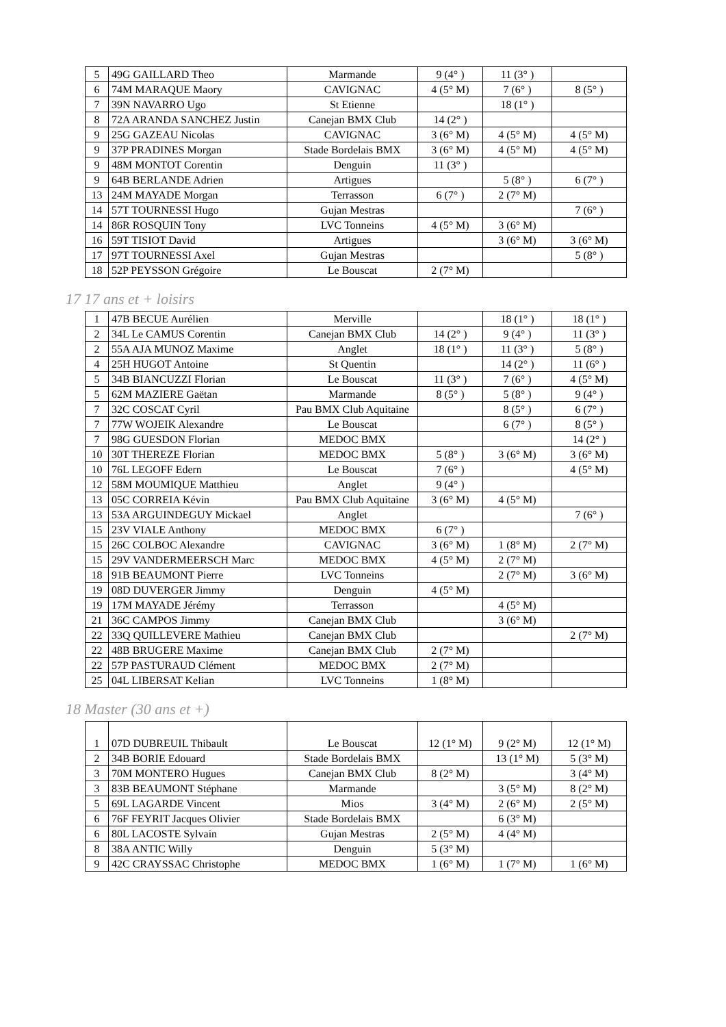| 5 | 49G GAILLARD Theo | Marmande | 9 (4° ) | 11 (3° ) | |
| 6 | 74M MARAQUE Maory | CAVIGNAC | 4 (5° M) | 7 (6° ) | 8 (5° ) |
| 7 | 39N NAVARRO Ugo | St Etienne | | 18 (1° ) | |
| 8 | 72A ARANDA SANCHEZ Justin | Canejan BMX Club | 14 (2° ) | | |
| 9 | 25G GAZEAU Nicolas | CAVIGNAC | 3 (6° M) | 4 (5° M) | 4 (5° M) |
| 9 | 37P PRADINES Morgan | Stade Bordelais BMX | 3 (6° M) | 4 (5° M) | 4 (5° M) |
| 9 | 48M MONTOT Corentin | Denguin | 11 (3° ) | | |
| 9 | 64B BERLANDE Adrien | Artigues | | 5 (8° ) | 6 (7° ) |
| 13 | 24M MAYADE Morgan | Terrasson | 6 (7° ) | 2 (7° M) | |
| 14 | 57T TOURNESSI Hugo | Gujan Mestras | | | 7 (6° ) |
| 14 | 86R ROSQUIN Tony | LVC Tonneins | 4 (5° M) | 3 (6° M) | |
| 16 | 59T TISIOT David | Artigues | | 3 (6° M) | 3 (6° M) |
| 17 | 97T TOURNESSI Axel | Gujan Mestras | | | 5 (8° ) |
| 18 | 52P PEYSSON Grégoire | Le Bouscat | 2 (7° M) | | |
17 17 ans et + loisirs
| 1 | 47B BECUE Aurélien | Merville | | 18 (1° ) | 18 (1° ) |
| 2 | 34L Le CAMUS Corentin | Canejan BMX Club | 14 (2° ) | 9 (4° ) | 11 (3° ) |
| 2 | 55A AJA MUNOZ Maxime | Anglet | 18 (1° ) | 11 (3° ) | 5 (8° ) |
| 4 | 25H HUGOT Antoine | St Quentin | | 14 (2° ) | 11 (6° ) |
| 5 | 34B BIANCUZZI Florian | Le Bouscat | 11 (3° ) | 7 (6° ) | 4 (5° M) |
| 5 | 62M MAZIERE Gaëtan | Marmande | 8 (5° ) | 5 (8° ) | 9 (4° ) |
| 7 | 32C COSCAT Cyril | Pau BMX Club Aquitaine | | 8 (5° ) | 6 (7° ) |
| 7 | 77W WOJEIK Alexandre | Le Bouscat | | 6 (7° ) | 8 (5° ) |
| 7 | 98G GUESDON Florian | MEDOC BMX | | | 14 (2° ) |
| 10 | 30T THEREZE Florian | MEDOC BMX | 5 (8° ) | 3 (6° M) | 3 (6° M) |
| 10 | 76L LEGOFF Edern | Le Bouscat | 7 (6° ) | | 4 (5° M) |
| 12 | 58M MOUMIQUE Matthieu | Anglet | 9 (4° ) | | |
| 13 | 05C CORREIA Kévin | Pau BMX Club Aquitaine | 3 (6° M) | 4 (5° M) | |
| 13 | 53A ARGUINDEGUY Mickael | Anglet | | | 7 (6° ) |
| 15 | 23V VIALE Anthony | MEDOC BMX | 6 (7° ) | | |
| 15 | 26C COLBOC Alexandre | CAVIGNAC | 3 (6° M) | 1 (8° M) | 2 (7° M) |
| 15 | 29V VANDERMEERSCH Marc | MEDOC BMX | 4 (5° M) | 2 (7° M) | |
| 18 | 91B BEAUMONT Pierre | LVC Tonneins | | 2 (7° M) | 3 (6° M) |
| 19 | 08D DUVERGER Jimmy | Denguin | 4 (5° M) | | |
| 19 | 17M MAYADE Jérémy | Terrasson | | 4 (5° M) | |
| 21 | 36C CAMPOS Jimmy | Canejan BMX Club | | 3 (6° M) | |
| 22 | 33Q QUILLEVERE Mathieu | Canejan BMX Club | | | 2 (7° M) |
| 22 | 48B BRUGERE Maxime | Canejan BMX Club | 2 (7° M) | | |
| 22 | 57P PASTURAUD Clément | MEDOC BMX | 2 (7° M) | | |
| 25 | 04L LIBERSAT Kelian | LVC Tonneins | 1 (8° M) | | |
18 Master (30 ans et +)
| 1 | 07D DUBREUIL Thibault | Le Bouscat | 12 (1° M) | 9 (2° M) | 12 (1° M) |
| 2 | 34B BORIE Edouard | Stade Bordelais BMX | | 13 (1° M) | 5 (3° M) |
| 3 | 70M MONTERO Hugues | Canejan BMX Club | 8 (2° M) | | 3 (4° M) |
| 3 | 83B BEAUMONT Stéphane | Marmande | | 3 (5° M) | 8 (2° M) |
| 5 | 69L LAGARDE Vincent | Mios | 3 (4° M) | 2 (6° M) | 2 (5° M) |
| 6 | 76F FEYRIT Jacques Olivier | Stade Bordelais BMX | | 6 (3° M) | |
| 6 | 80L LACOSTE Sylvain | Gujan Mestras | 2 (5° M) | 4 (4° M) | |
| 8 | 38A ANTIC Willy | Denguin | 5 (3° M) | | |
| 9 | 42C CRAYSSAC Christophe | MEDOC BMX | 1 (6° M) | 1 (7° M) | 1 (6° M) |